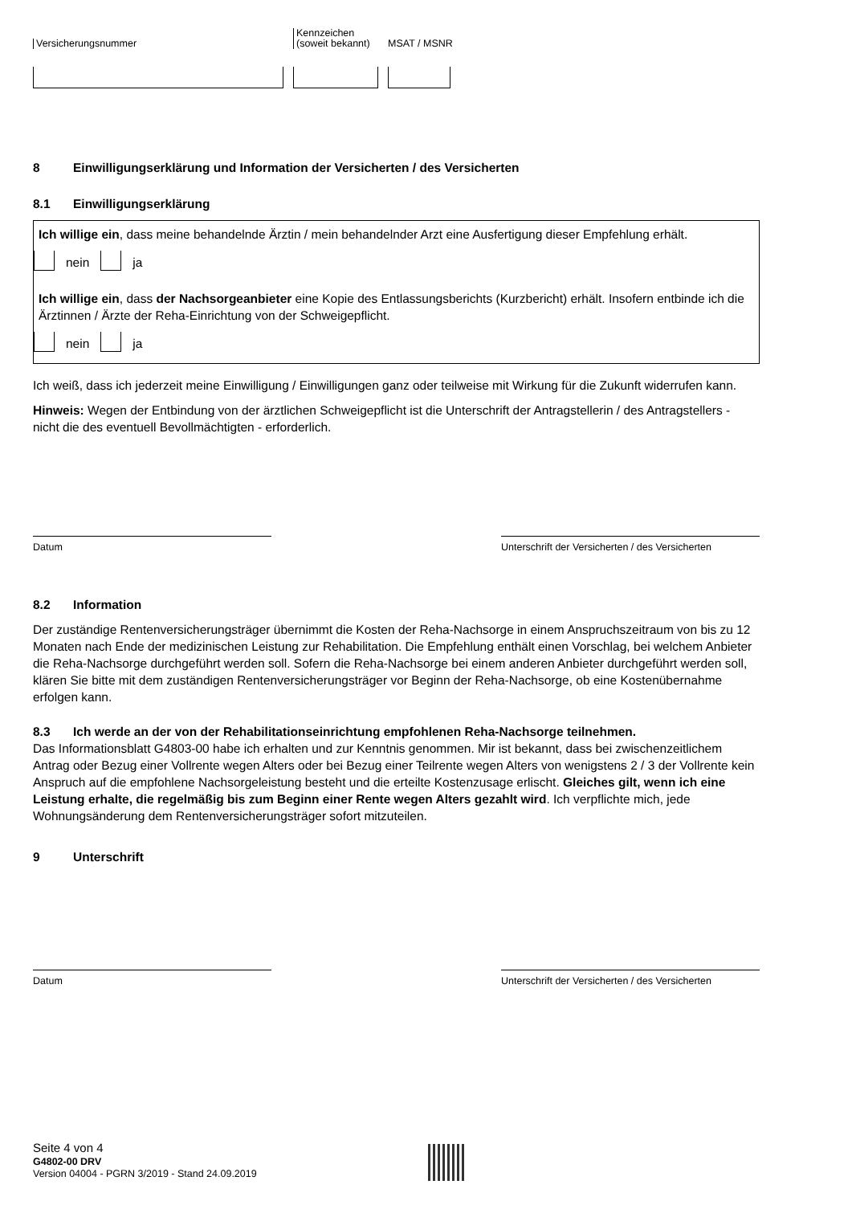Versicherungsnummer
Kennzeichen
(soweit bekannt)
MSAT / MSNR
8 Einwilligungserklärung und Information der Versicherten / des Versicherten
8.1 Einwilligungserklärung
Ich willige ein, dass meine behandelnde Ärztin / mein behandelnder Arzt eine Ausfertigung dieser Empfehlung erhält.
nein ja
Ich willige ein, dass der Nachsorgeanbieter eine Kopie des Entlassungsberichts (Kurzbericht) erhält. Insofern entbinde ich die Ärztinnen / Ärzte der Reha-Einrichtung von der Schweigepflicht.
nein ja
Ich weiß, dass ich jederzeit meine Einwilligung / Einwilligungen ganz oder teilweise mit Wirkung für die Zukunft widerrufen kann.
Hinweis: Wegen der Entbindung von der ärztlichen Schweigepflicht ist die Unterschrift der Antragstellerin / des Antragstellers - nicht die des eventuell Bevollmächtigten - erforderlich.
Datum Unterschrift der Versicherten / des Versicherten
8.2 Information
Der zuständige Rentenversicherungsträger übernimmt die Kosten der Reha-Nachsorge in einem Anspruchszeitraum von bis zu 12 Monaten nach Ende der medizinischen Leistung zur Rehabilitation. Die Empfehlung enthält einen Vorschlag, bei welchem Anbieter die Reha-Nachsorge durchgeführt werden soll. Sofern die Reha-Nachsorge bei einem anderen Anbieter durchgeführt werden soll, klären Sie bitte mit dem zuständigen Rentenversicherungsträger vor Beginn der Reha-Nachsorge, ob eine Kostenübernahme erfolgen kann.
8.3 Ich werde an der von der Rehabilitationseinrichtung empfohlenen Reha-Nachsorge teilnehmen.
Das Informationsblatt G4803-00 habe ich erhalten und zur Kenntnis genommen. Mir ist bekannt, dass bei zwischenzeitlichem Antrag oder Bezug einer Vollrente wegen Alters oder bei Bezug einer Teilrente wegen Alters von wenigstens 2 / 3 der Vollrente kein Anspruch auf die empfohlene Nachsorgeleistung besteht und die erteilte Kostenzusage erlischt. Gleiches gilt, wenn ich eine Leistung erhalte, die regelmäßig bis zum Beginn einer Rente wegen Alters gezahlt wird. Ich verpflichte mich, jede Wohnungsänderung dem Rentenversicherungsträger sofort mitzuteilen.
9 Unterschrift
Datum Unterschrift der Versicherten / des Versicherten
Seite 4 von 4
G4802-00 DRV
Version 04004 - PGRN 3/2019 - Stand 24.09.2019